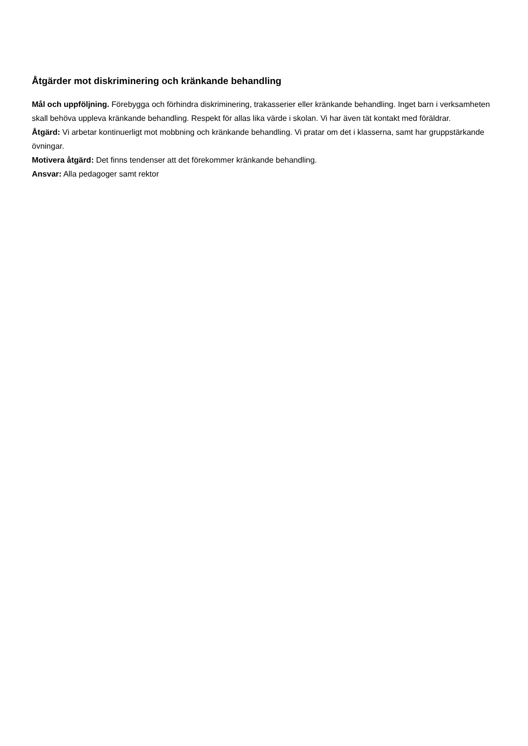Åtgärder mot diskriminering och kränkande behandling
Mål och uppföljning. Förebygga och förhindra diskriminering, trakasserier eller kränkande behandling. Inget barn i verksamheten skall behöva uppleva kränkande behandling. Respekt för allas lika värde i skolan. Vi har även tät kontakt med föräldrar.
Åtgärd: Vi arbetar kontinuerligt mot mobbning och kränkande behandling. Vi pratar om det i klasserna, samt har gruppstärkande övningar.
Motivera åtgärd: Det finns tendenser att det förekommer kränkande behandling.
Ansvar: Alla pedagoger samt rektor